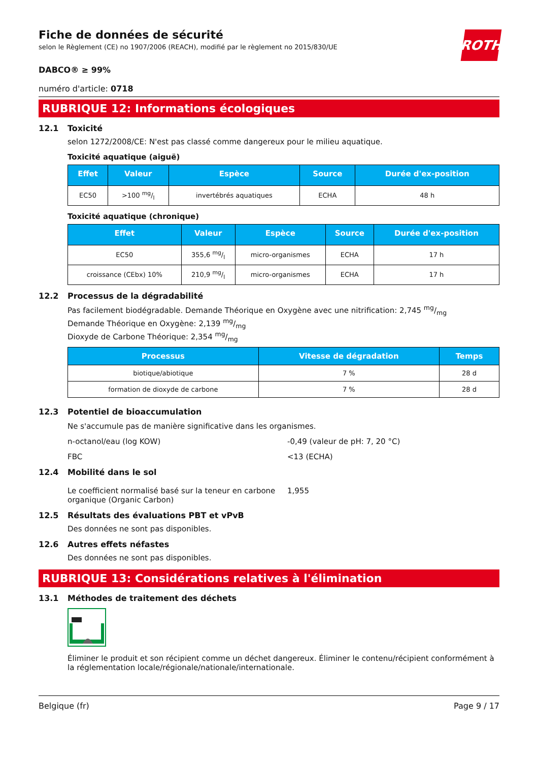Fiche de données de sécurité
selon le Règlement (CE) no 1907/2006 (REACH), modifié par le règlement no 2015/830/UE
ROTH
DABCO® ≥ 99%
numéro d'article: 0718
RUBRIQUE 12: Informations écologiques
12.1 Toxicité
selon 1272/2008/CE: N'est pas classé comme dangereux pour le milieu aquatique.
Toxicité aquatique (aiguë)
| Effet | Valeur | Espèce | Source | Durée d'ex-position |
| --- | --- | --- | --- | --- |
| EC50 | >100 mg/l | invertébrés aquatiques | ECHA | 48 h |
Toxicité aquatique (chronique)
| Effet | Valeur | Espèce | Source | Durée d'ex-position |
| --- | --- | --- | --- | --- |
| EC50 | 355,6 mg/l | micro-organismes | ECHA | 17 h |
| croissance (CEbx) 10% | 210,9 mg/l | micro-organismes | ECHA | 17 h |
12.2 Processus de la dégradabilité
Pas facilement biodégradable. Demande Théorique en Oxygène avec une nitrification: 2,745 mg/mg
Demande Théorique en Oxygène: 2,139 mg/mg
Dioxyde de Carbone Théorique: 2,354 mg/mg
| Processus | Vitesse de dégradation | Temps |
| --- | --- | --- |
| biotique/abiotique | 7 % | 28 d |
| formation de dioxyde de carbone | 7 % | 28 d |
12.3 Potentiel de bioaccumulation
Ne s'accumule pas de manière significative dans les organismes.
n-octanol/eau (log KOW) -0,49 (valeur de pH: 7, 20 °C)
FBC <13 (ECHA)
12.4 Mobilité dans le sol
Le coefficient normalisé basé sur la teneur en carbone organique (Organic Carbon)
1,955
12.5 Résultats des évaluations PBT et vPvB
Des données ne sont pas disponibles.
12.6 Autres effets néfastes
Des données ne sont pas disponibles.
RUBRIQUE 13: Considérations relatives à l'élimination
13.1 Méthodes de traitement des déchets
Éliminer le produit et son récipient comme un déchet dangereux. Éliminer le contenu/récipient conformément à la réglementation locale/régionale/nationale/internationale.
Belgique (fr) Page 9 / 17